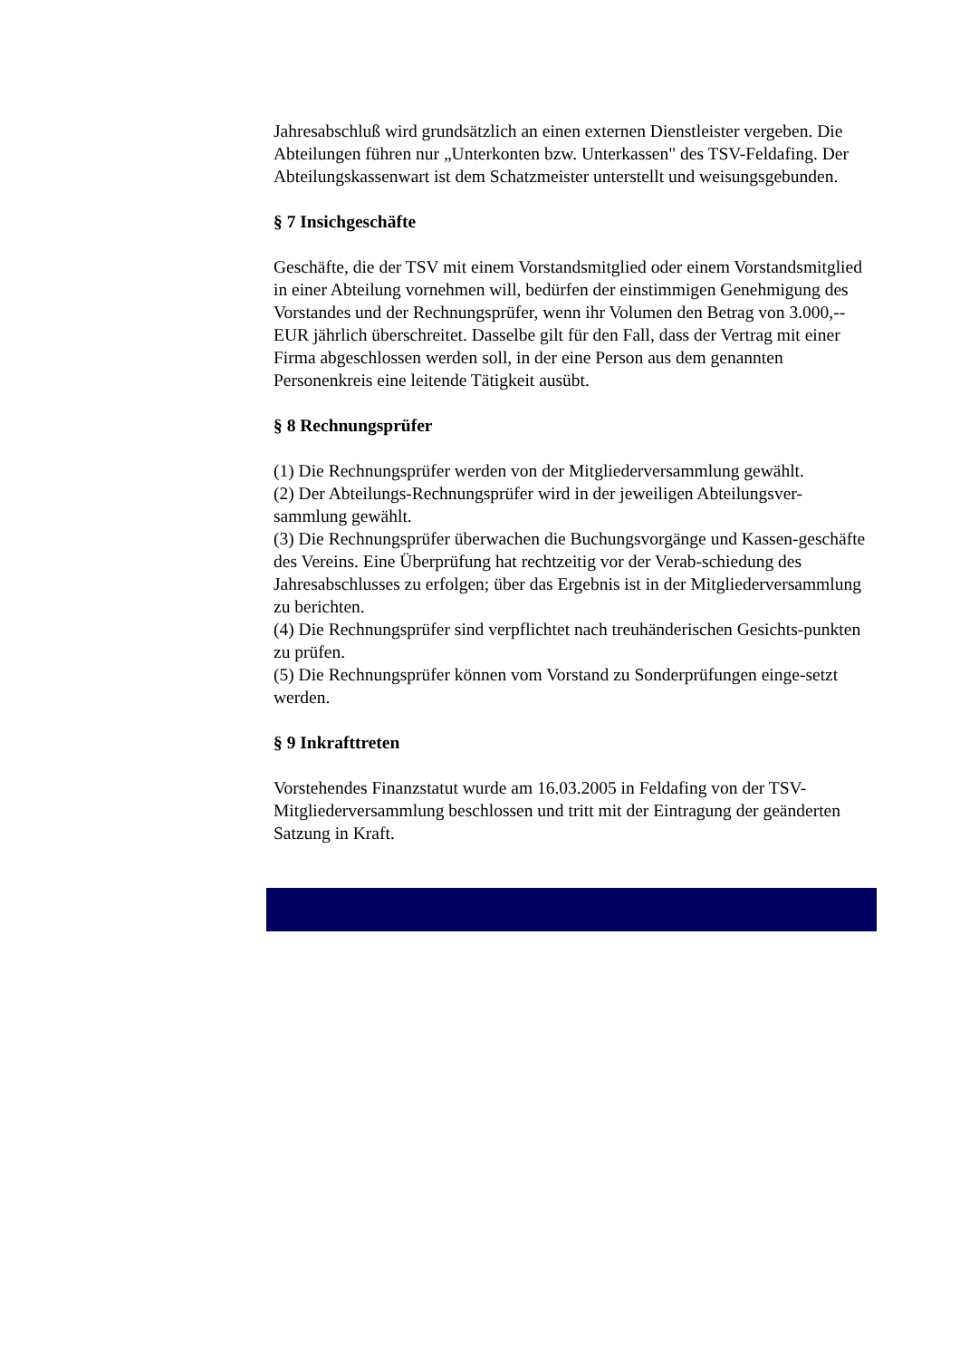Jahresabschluß wird grundsätzlich an einen externen Dienstleister vergeben. Die Abteilungen führen nur „Unterkonten bzw. Unterkassen" des TSV-Feldafing. Der Abteilungskassenwart ist dem Schatzmeister unterstellt und weisungsgebunden.
§ 7 Insichgeschäfte
Geschäfte, die der TSV mit einem Vorstandsmitglied oder einem Vorstandsmitglied in einer Abteilung vornehmen will, bedürfen der einstimmigen Genehmigung des Vorstandes und der Rechnungsprüfer, wenn ihr Volumen den Betrag von 3.000,-- EUR jährlich überschreitet. Dasselbe gilt für den Fall, dass der Vertrag mit einer Firma abgeschlossen werden soll, in der eine Person aus dem genannten Personenkreis eine leitende Tätigkeit ausübt.
§ 8 Rechnungsprüfer
(1) Die Rechnungsprüfer werden von der Mitgliederversammlung gewählt.
(2) Der Abteilungs-Rechnungsprüfer wird in der jeweiligen Abteilungsver-sammlung gewählt.
(3) Die Rechnungsprüfer überwachen die Buchungsvorgänge und Kassen-geschäfte des Vereins. Eine Überprüfung hat rechtzeitig vor der Verab-schiedung des Jahresabschlusses zu erfolgen; über das Ergebnis ist in der Mitgliederversammlung zu berichten.
(4) Die Rechnungsprüfer sind verpflichtet nach treuhänderischen Gesichts-punkten zu prüfen.
(5) Die Rechnungsprüfer können vom Vorstand zu Sonderprüfungen einge-setzt werden.
§ 9 Inkrafttreten
Vorstehendes Finanzstatut wurde am 16.03.2005 in Feldafing von der TSV-Mitgliederversammlung beschlossen und tritt mit der Eintragung der geänderten Satzung in Kraft.